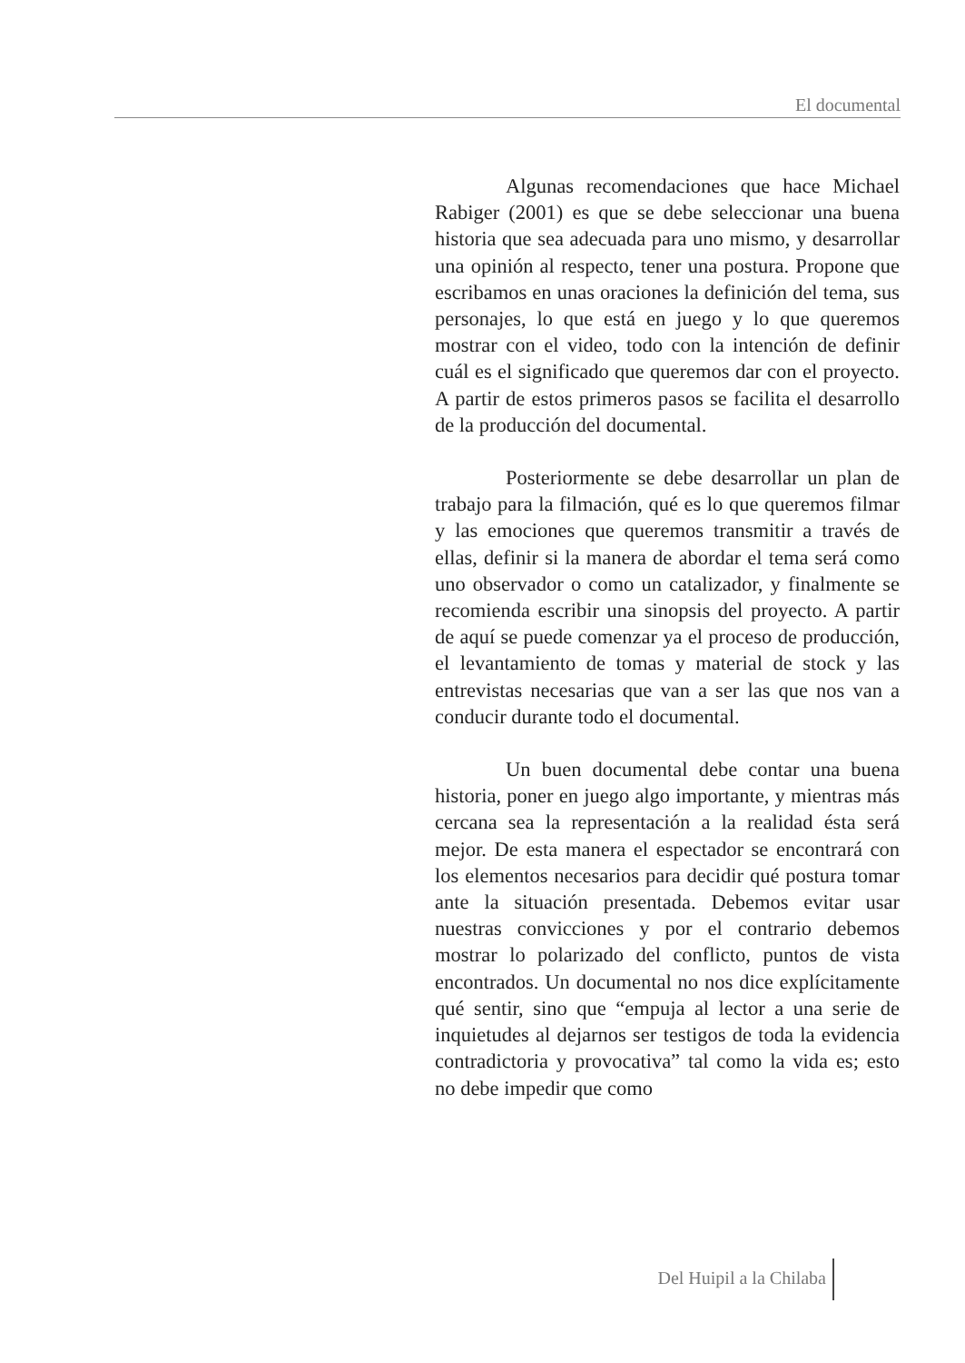El documental
Algunas recomendaciones que hace Michael Rabiger (2001) es que se debe seleccionar una buena historia que sea adecuada para uno mismo, y desarrollar una opinión al respecto, tener una postura. Propone que escribamos en unas oraciones la definición del tema, sus personajes, lo que está en juego y lo que queremos mostrar con el video, todo con la intención de definir cuál es el significado que queremos dar con el proyecto. A partir de estos primeros pasos se facilita el desarrollo de la producción del documental.
Posteriormente se debe desarrollar un plan de trabajo para la filmación, qué es lo que queremos filmar y las emociones que queremos transmitir a través de ellas, definir si la manera de abordar el tema será como uno observador o como un catalizador, y finalmente se recomienda escribir una sinopsis del proyecto. A partir de aquí se puede comenzar ya el proceso de producción, el levantamiento de tomas y material de stock y las entrevistas necesarias que van a ser las que nos van a conducir durante todo el documental.
Un buen documental debe contar una buena historia, poner en juego algo importante, y mientras más cercana sea la representación a la realidad ésta será mejor. De esta manera el espectador se encontrará con los elementos necesarios para decidir qué postura tomar ante la situación presentada. Debemos evitar usar nuestras convicciones y por el contrario debemos mostrar lo polarizado del conflicto, puntos de vista encontrados. Un documental no nos dice explícitamente qué sentir, sino que “empuja al lector a una serie de inquietudes al dejarnos ser testigos de toda la evidencia contradictoria y provocativa” tal como la vida es; esto no debe impedir que como
Del Huipil a la Chilaba